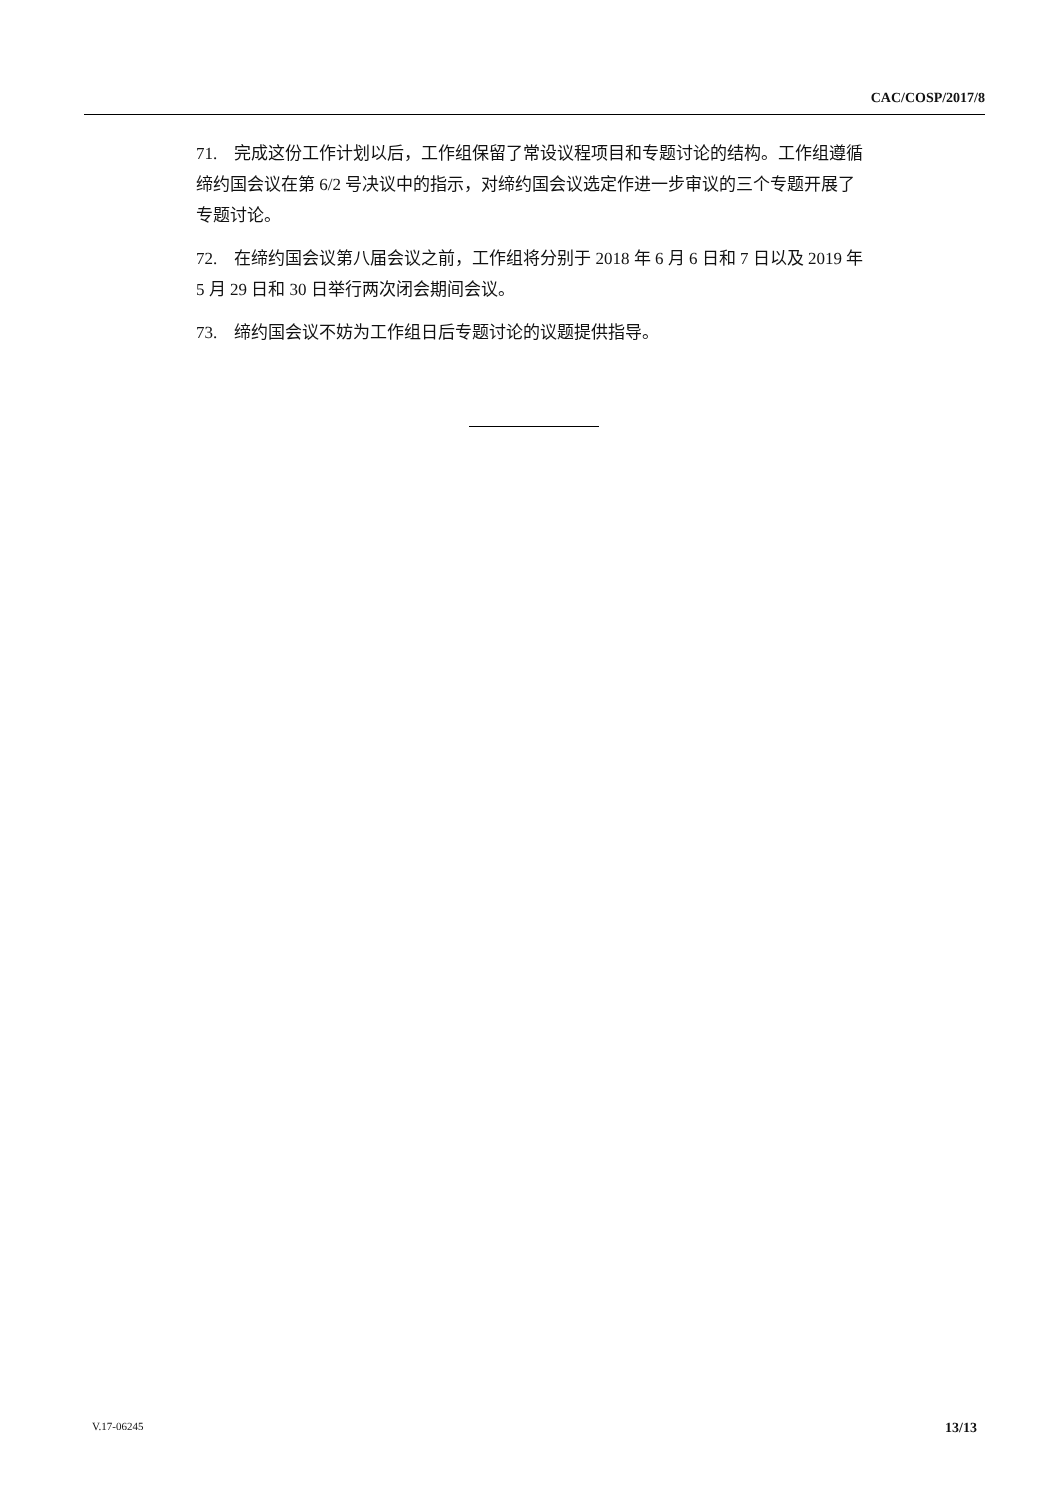CAC/COSP/2017/8
71. 完成这份工作计划以后，工作组保留了常设议程项目和专题讨论的结构。工作组遵循缔约国会议在第 6/2 号决议中的指示，对缔约国会议选定作进一步审议的三个专题开展了专题讨论。
72. 在缔约国会议第八届会议之前，工作组将分别于 2018 年 6 月 6 日和 7 日以及 2019 年 5 月 29 日和 30 日举行两次闭会期间会议。
73. 缔约国会议不妨为工作组日后专题讨论的议题提供指导。
V.17-06245 13/13